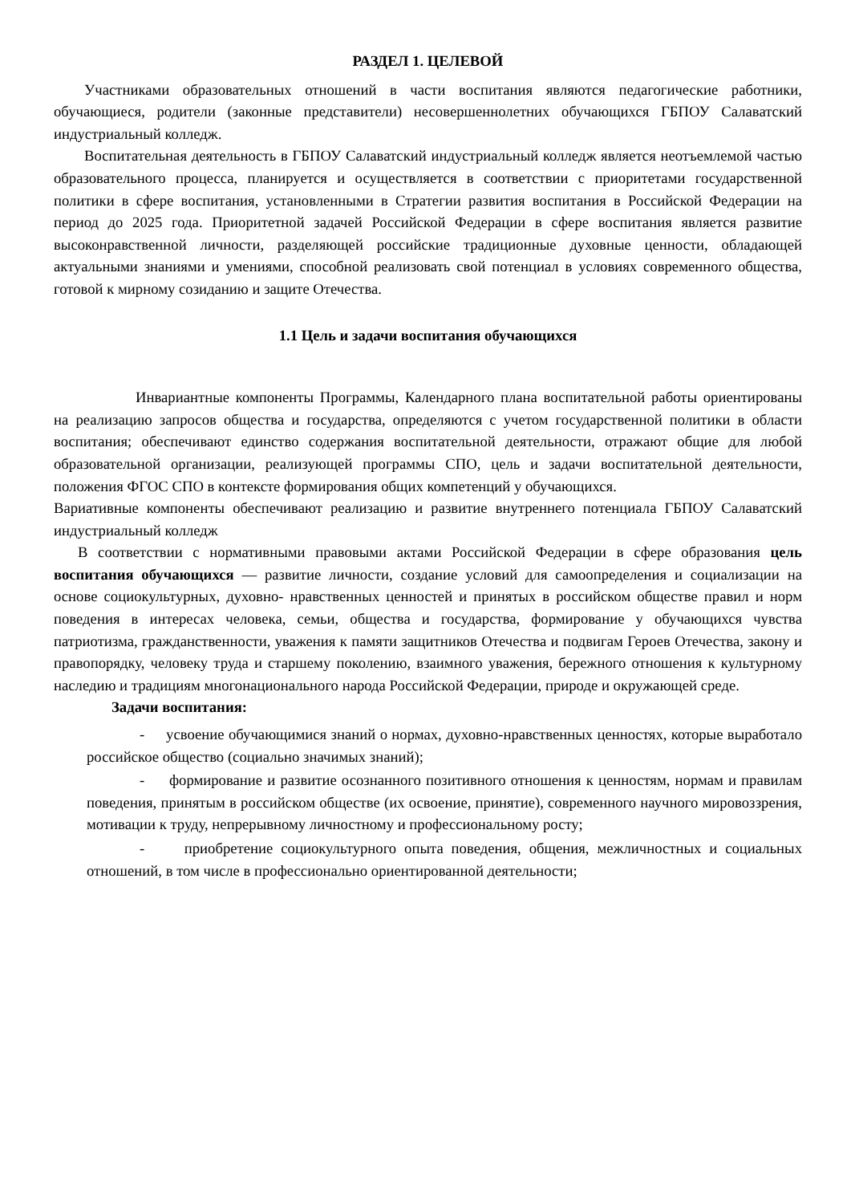РАЗДЕЛ 1. ЦЕЛЕВОЙ
Участниками образовательных отношений в части воспитания являются педагогические работники, обучающиеся, родители (законные представители) несовершеннолетних обучающихся ГБПОУ Салаватский индустриальный колледж.
Воспитательная деятельность в ГБПОУ Салаватский индустриальный колледж является неотъемлемой частью образовательного процесса, планируется и осуществляется в соответствии с приоритетами государственной политики в сфере воспитания, установленными в Стратегии развития воспитания в Российской Федерации на период до 2025 года. Приоритетной задачей Российской Федерации в сфере воспитания является развитие высоконравственной личности, разделяющей российские традиционные духовные ценности, обладающей актуальными знаниями и умениями, способной реализовать свой потенциал в условиях современного общества, готовой к мирному созиданию и защите Отечества.
1.1 Цель и задачи воспитания обучающихся
Инвариантные компоненты Программы, Календарного плана воспитательной работы ориентированы на реализацию запросов общества и государства, определяются с учетом государственной политики в области воспитания; обеспечивают единство содержания воспитательной деятельности, отражают общие для любой образовательной организации, реализующей программы СПО, цель и задачи воспитательной деятельности, положения ФГОС СПО в контексте формирования общих компетенций у обучающихся.
Вариативные компоненты обеспечивают реализацию и развитие внутреннего потенциала ГБПОУ Салаватский индустриальный колледж
В соответствии с нормативными правовыми актами Российской Федерации в сфере образования цель воспитания обучающихся — развитие личности, создание условий для самоопределения и социализации на основе социокультурных, духовно- нравственных ценностей и принятых в российском обществе правил и норм поведения в интересах человека, семьи, общества и государства, формирование у обучающихся чувства патриотизма, гражданственности, уважения к памяти защитников Отечества и подвигам Героев Отечества, закону и правопорядку, человеку труда и старшему поколению, взаимного уважения, бережного отношения к культурному наследию и традициям многонационального народа Российской Федерации, природе и окружающей среде.
Задачи воспитания:
- усвоение обучающимися знаний о нормах, духовно-нравственных ценностях, которые выработало российское общество (социально значимых знаний);
- формирование и развитие осознанного позитивного отношения к ценностям, нормам и правилам поведения, принятым в российском обществе (их освоение, принятие), современного научного мировоззрения, мотивации к труду, непрерывному личностному и профессиональному росту;
- приобретение социокультурного опыта поведения, общения, межличностных и социальных отношений, в том числе в профессионально ориентированной деятельности;